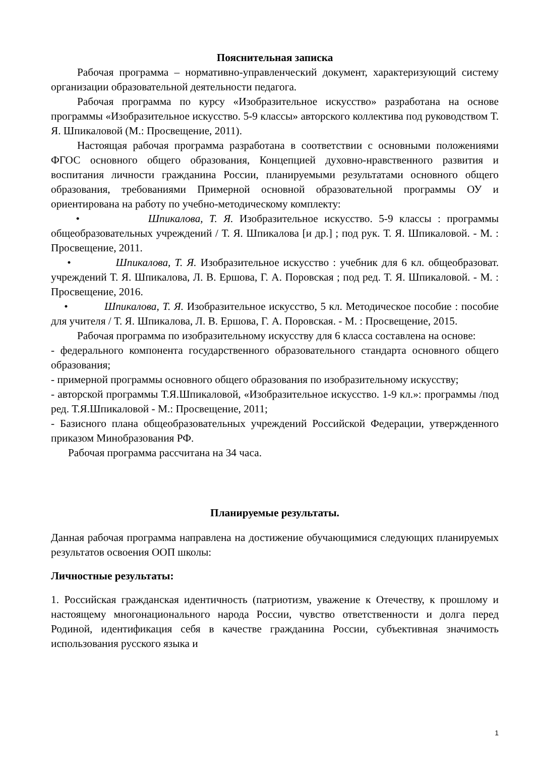Пояснительная записка
Рабочая программа – нормативно-управленческий документ, характеризующий систему организации образовательной деятельности педагога.
Рабочая программа по курсу «Изобразительное искусство» разработана на основе программы «Изобразительное искусство. 5-9 классы» авторского коллектива под руководством Т. Я. Шпикаловой (М.: Просвещение, 2011).
Настоящая рабочая программа разработана в соответствии с основными положениями ФГОС основного общего образования, Концепцией духовно-нравственного развития и воспитания личности гражданина России, планируемыми результатами основного общего образования, требованиями Примерной основной образовательной программы ОУ и ориентирована на работу по учебно-методическому комплекту:
• Шпикалова, Т. Я. Изобразительное искусство. 5-9 классы : программы общеобразовательных учреждений / Т. Я. Шпикалова [и др.] ; под рук. Т. Я. Шпикаловой. - М. : Просвещение, 2011.
• Шпикалова, Т. Я. Изобразительное искусство : учебник для 6 кл. общеобразоват. учреждений Т. Я. Шпикалова, Л. В. Ершова, Г. А. Поровская ; под ред. Т. Я. Шпикаловой. - М. : Просвещение, 2016.
• Шпикалова, Т. Я. Изобразительное искусство, 5 кл. Методическое пособие : пособие для учителя / Т. Я. Шпикалова, Л. В. Ершова, Г. А. Поровская. - М. : Просвещение, 2015.
Рабочая программа по изобразительному искусству для 6 класса составлена на основе:
- федерального компонента государственного образовательного стандарта основного общего образования;
- примерной программы основного общего образования по изобразительному искусству;
- авторской программы Т.Я.Шпикаловой, «Изобразительное искусство. 1-9 кл.»: программы /под ред. Т.Я.Шпикаловой - М.: Просвещение, 2011;
- Базисного плана общеобразовательных учреждений Российской Федерации, утвержденного приказом Минобразования РФ.
Рабочая программа рассчитана на 34 часа.
Планируемые результаты.
Данная рабочая программа направлена на достижение обучающимися следующих планируемых результатов освоения ООП школы:
Личностные результаты:
1. Российская гражданская идентичность (патриотизм, уважение к Отечеству, к прошлому и настоящему многонационального народа России, чувство ответственности и долга перед Родиной, идентификация себя в качестве гражданина России, субъективная значимость использования русского языка и
1